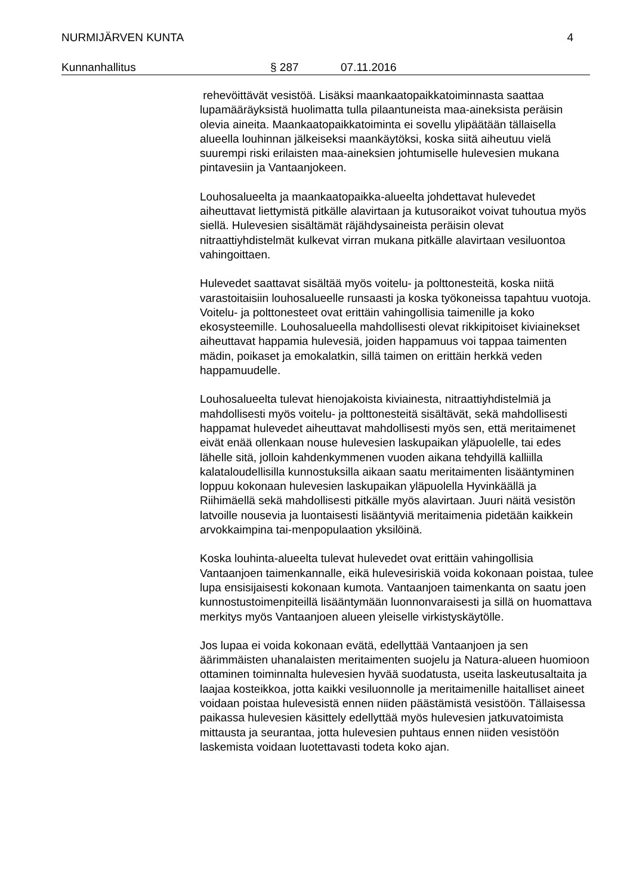NURMIJÄRVEN KUNTA 4
Kunnanhallitus § 287 07.11.2016
rehevöittävät vesistöä. Lisäksi maankaatopaikkatoiminnasta saattaa lupamääräyksistä huolimatta tulla pilaantuneista maa-aineksista peräisin olevia aineita. Maankaatopaikkatoiminta ei sovellu ylipäätään tällaisella alueella louhinnan jälkeiseksi maankäytöksi, koska siitä aiheutuu vielä suurempi riski erilaisten maa-aineksien johtumiselle hulevesien mukana pintavesiin ja Vantaanjokeen.
Louhosalueelta ja maankaatopaikka-alueelta johdettavat hulevedet aiheuttavat liettymistä pitkälle alavirtaan ja kutusoraikot voivat tuhoutua myös siellä. Hulevesien sisältämät räjähdysaineista peräisin olevat nitraattiyhdistelmät kulkevat virran mukana pitkälle alavirtaan vesiluontoa vahingoittaen.
Hulevedet saattavat sisältää myös voitelu- ja polttonesteitä, koska niitä varastoitaisiin louhosalueelle runsaasti ja koska työkoneissa tapahtuu vuotoja. Voitelu- ja polttonesteet ovat erittäin vahingollisia taimenille ja koko ekosysteemille. Louhosalueella mahdollisesti olevat rikkipitoiset kiviainekset aiheuttavat happamia hulevesiä, joiden happamuus voi tappaa taimenten mädin, poikaset ja emokalatkin, sillä taimen on erittäin herkkä veden happamuudelle.
Louhosalueelta tulevat hienojakoista kiviainesta, nitraattiyhdistelmiä ja mahdollisesti myös voitelu- ja polttonesteitä sisältävät, sekä mahdollisesti happamat hulevedet aiheuttavat mahdollisesti myös sen, että meritaimenet eivät enää ollenkaan nouse hulevesien laskupaikan yläpuolelle, tai edes lähelle sitä, jolloin kahdenkymmenen vuoden aikana tehdyillä kalliilla kalataloudellisilla kunnostuksilla aikaan saatu meritaimenten lisääntyminen loppuu kokonaan hulevesien laskupaikan yläpuolella Hyvinkäällä ja Riihimäellä sekä mahdollisesti pitkälle myös alavirtaan. Juuri näitä vesistön latvoille nousevia ja luontaisesti lisääntyviä meritaimenia pidetään kaikkein arvokkaimpina tai-menpopulaation yksilöinä.
Koska louhinta-alueelta tulevat hulevedet ovat erittäin vahingollisia Vantaanjoen taimenkannalle, eikä hulevesiriskiä voida kokonaan poistaa, tulee lupa ensisijaisesti kokonaan kumota. Vantaanjoen taimenkanta on saatu joen kunnostustoimenpiteillä lisääntymään luonnonvaraisesti ja sillä on huomattava merkitys myös Vantaanjoen alueen yleiselle virkistyskäytölle.
Jos lupaa ei voida kokonaan evätä, edellyttää Vantaanjoen ja sen äärimmäisten uhanalaisten meritaimenten suojelu ja Natura-alueen huomioon ottaminen toiminnalta hulevesien hyvää suodatusta, useita laskeutusaltaita ja laajaa kosteikkoa, jotta kaikki vesiluonnolle ja meritaimenille haitalliset aineet voidaan poistaa hulevesistä ennen niiden päästämistä vesistöön. Tällaisessa paikassa hulevesien käsittely edellyttää myös hulevesien jatkuvatoimista mittausta ja seurantaa, jotta hulevesien puhtaus ennen niiden vesistöön laskemista voidaan luotettavasti todeta koko ajan.